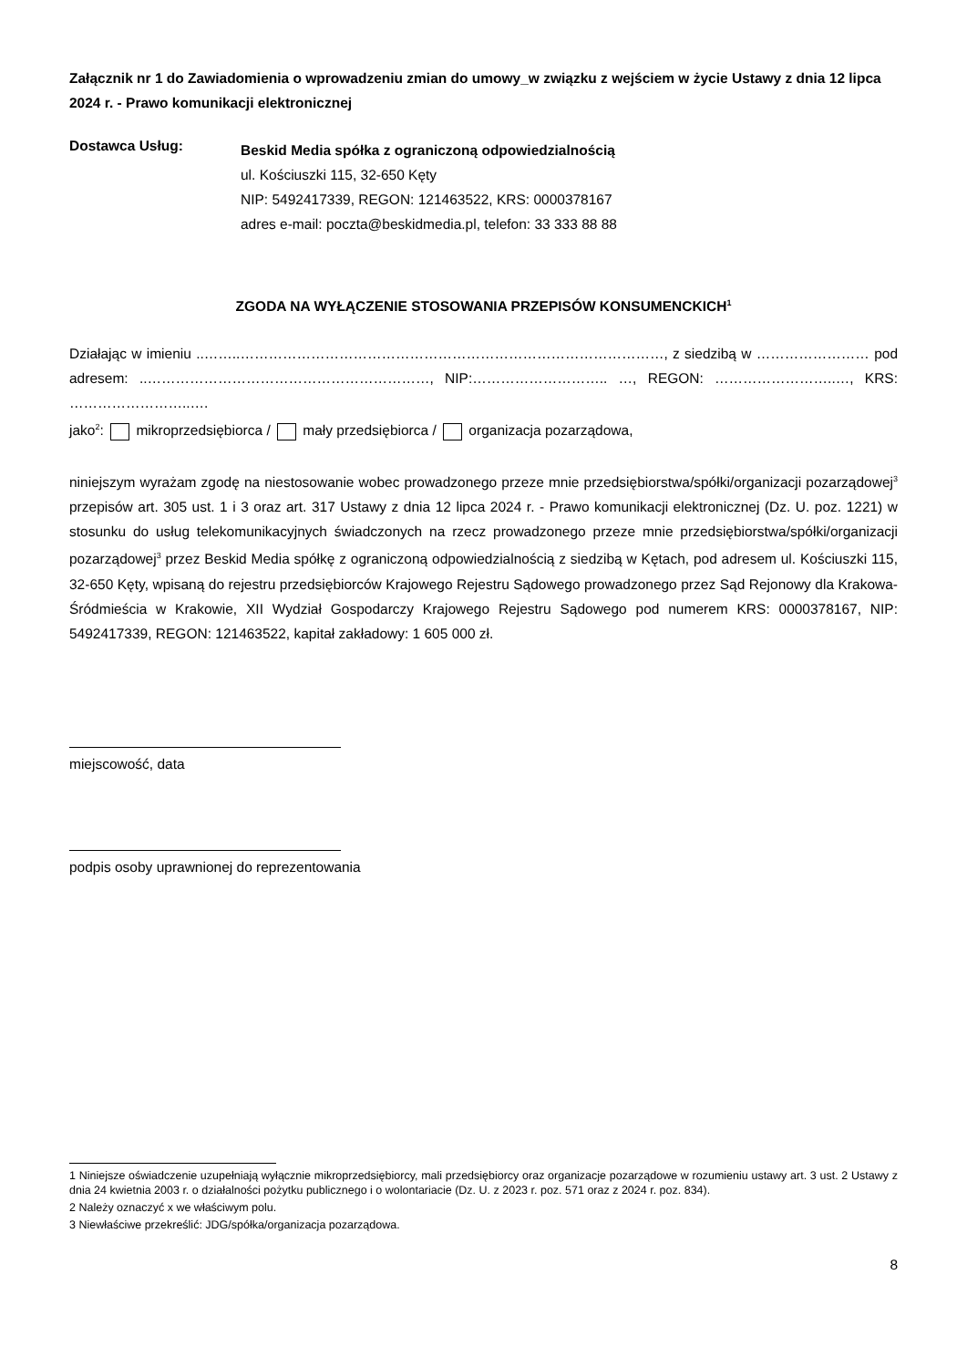Załącznik nr 1 do Zawiadomienia o wprowadzeniu zmian do umowy_w związku z wejściem w życie Ustawy z dnia 12 lipca 2024 r. - Prawo komunikacji elektronicznej
Dostawca Usług:
Beskid Media spółka z ograniczoną odpowiedzialnością
ul. Kościuszki 115, 32-650 Kęty
NIP: 5492417339, REGON: 121463522, KRS: 0000378167
adres e-mail: poczta@beskidmedia.pl, telefon: 33 333 88 88
ZGODA NA WYŁĄCZENIE STOSOWANIA PRZEPISÓW KONSUMENCKICH<sup>1</sup>
Działając w imieniu ..……..………………………………………………………………………………, z siedzibą w …………………… pod adresem: ..……………………………………………………, NIP:……………………….. …, REGON: ……………………..…, KRS: ……………………..….
jako<sup>2</sup>: mikroprzedsiębiorca / mały przedsiębiorca / organizacja pozarządowa,
niniejszym wyrażam zgodę na niestosowanie wobec prowadzonego przeze mnie przedsiębiorstwa/spółki/organizacji pozarządowej<sup>3</sup> przepisów art. 305 ust. 1 i 3 oraz art. 317 Ustawy z dnia 12 lipca 2024 r. - Prawo komunikacji elektronicznej (Dz. U. poz. 1221) w stosunku do usług telekomunikacyjnych świadczonych na rzecz prowadzonego przeze mnie przedsiębiorstwa/spółki/organizacji pozarządowej<sup>3</sup> przez Beskid Media spółkę z ograniczoną odpowiedzialnością z siedzibą w Kętach, pod adresem ul. Kościuszki 115, 32-650 Kęty, wpisaną do rejestru przedsiębiorców Krajowego Rejestru Sądowego prowadzonego przez Sąd Rejonowy dla Krakowa-Śródmieścia w Krakowie, XII Wydział Gospodarczy Krajowego Rejestru Sądowego pod numerem KRS: 0000378167, NIP: 5492417339, REGON: 121463522, kapitał zakładowy: 1 605 000 zł.
miejscowość, data
podpis osoby uprawnionej do reprezentowania
1 Niniejsze oświadczenie uzupełniają wyłącznie mikroprzedsiębiorcy, mali przedsiębiorcy oraz organizacje pozarządowe w rozumieniu ustawy art. 3 ust. 2 Ustawy z dnia 24 kwietnia 2003 r. o działalności pożytku publicznego i o wolontariacie (Dz. U. z 2023 r. poz. 571 oraz z 2024 r. poz. 834).
2 Należy oznaczyć x we właściwym polu.
3 Niewłaściwe przekreślić: JDG/spółka/organizacja pozarządowa.
8